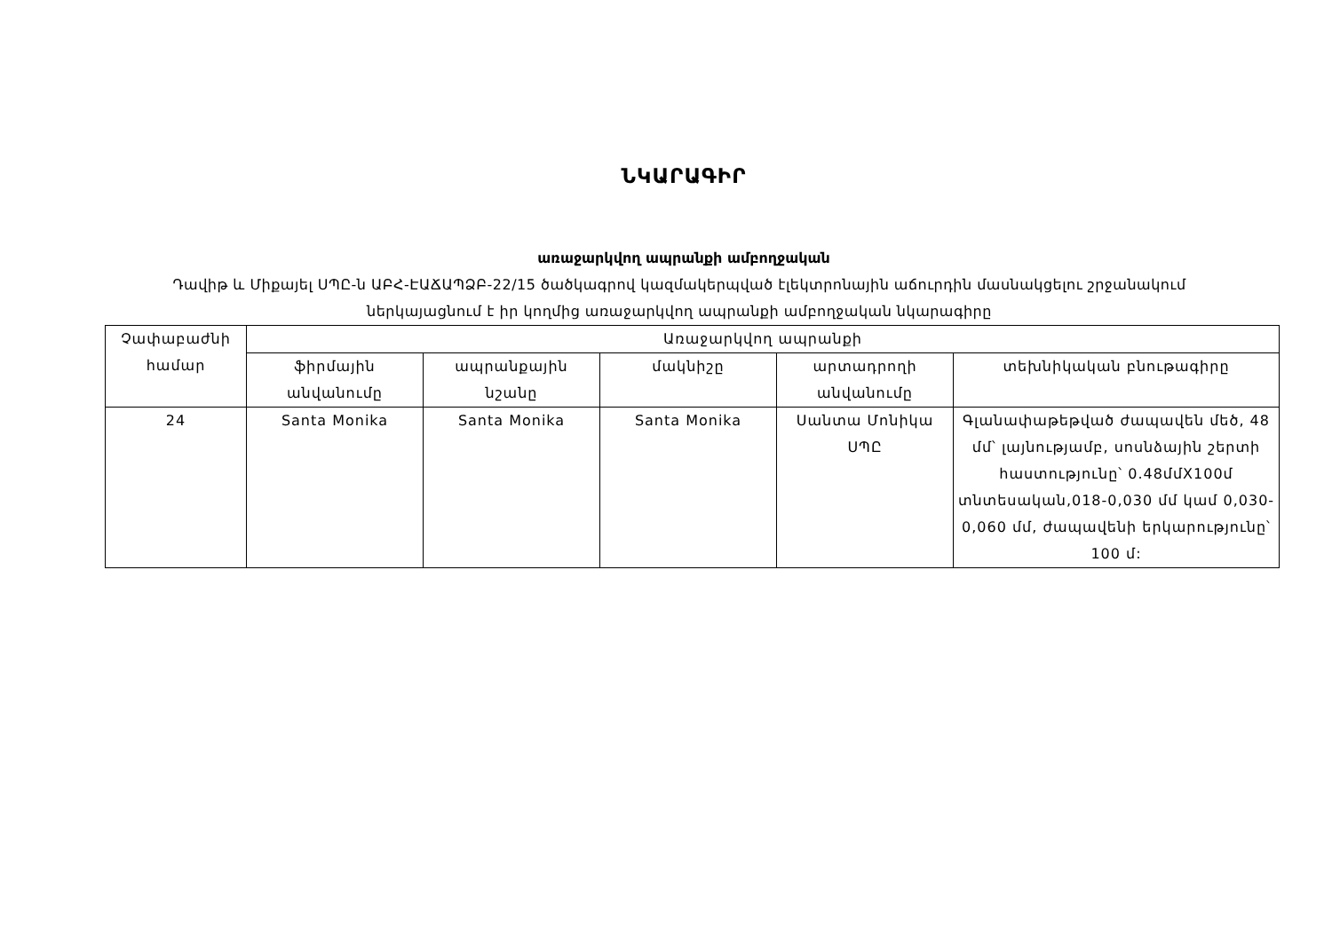ՆԿԱՐԱԳԻՐ
առաջարկվող ապրանքի ամբողջական
Դավիթ և Միքայել ՍՊԸ-ն ԱԲՀ-ԷԱՃԱՊՁԲ-22/15 ծածկագրով կազմակերպված էլեկտրոնային աճուրդին մասնակցելու շրջանակում ներկայացնում է իր կողմից առաջարկվող ապրանքի ամբողջական նկարագիրը
| Չափաբաժնի համար | Առաջարկվող ապրանքի | | | | |
| --- | --- | --- | --- | --- | --- |
| | ֆիրմային անվանումը | ապրանքային նշանը | մակնիշը | արտադրողի անվանումը | տեխնիկական բնութագիրը |
| 24 | Santa Monika | Santa Monika | Santa Monika | Սանտա Մոնիկա ՍՊԸ | Գլանափաթեթված ժապավեն մեծ, 48 մմ՝ լայնությամբ, սոսնձային շերտի հաստությունը՝ 0.48մմX100մ տնտեսական,018-0,030 մմ կամ 0,030-0,060 մմ, ժապավենի երկարությունը՝ 100 մ: |